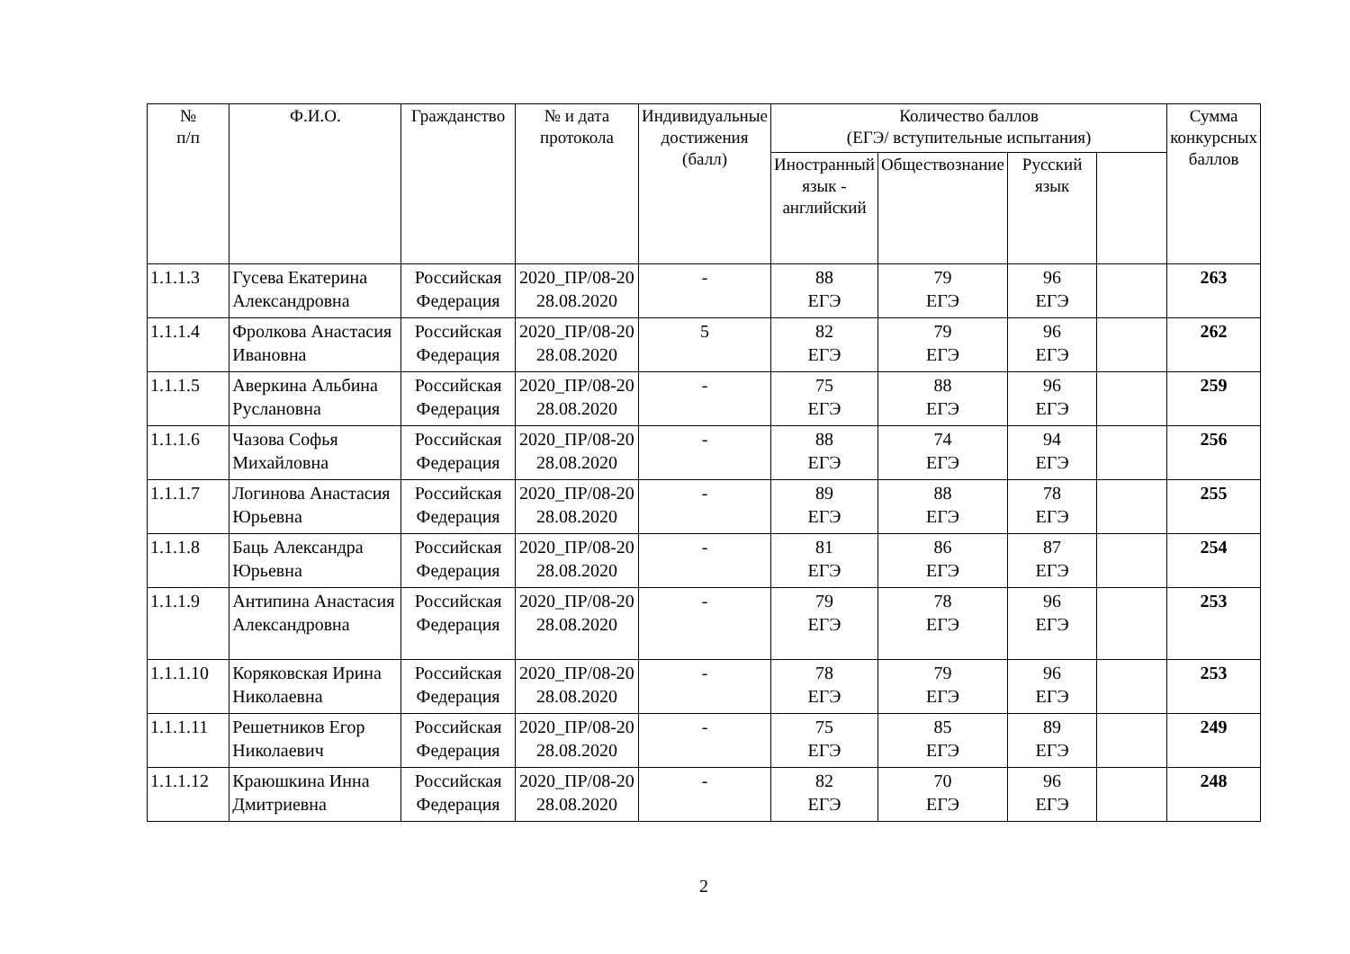| № п/п | Ф.И.О. | Гражданство | № и дата протокола | Индивидуальные достижения (балл) | Количество баллов (ЕГЭ/ вступительные испытания) | | | | Сумма конкурсных баллов |
| --- | --- | --- | --- | --- | --- | --- | --- | --- | --- |
| | | | | | Иностранный язык - английский | Обществознание | Русский язык | | |
| 1.1.1.3 | Гусева Екатерина Александровна | Российская Федерация | 2020_ПР/08-20 28.08.2020 | - | 88 ЕГЭ | 79 ЕГЭ | 96 ЕГЭ | | 263 |
| 1.1.1.4 | Фролкова Анастасия Ивановна | Российская Федерация | 2020_ПР/08-20 28.08.2020 | 5 | 82 ЕГЭ | 79 ЕГЭ | 96 ЕГЭ | | 262 |
| 1.1.1.5 | Аверкина Альбина Руслановна | Российская Федерация | 2020_ПР/08-20 28.08.2020 | - | 75 ЕГЭ | 88 ЕГЭ | 96 ЕГЭ | | 259 |
| 1.1.1.6 | Чазова Софья Михайловна | Российская Федерация | 2020_ПР/08-20 28.08.2020 | - | 88 ЕГЭ | 74 ЕГЭ | 94 ЕГЭ | | 256 |
| 1.1.1.7 | Логинова Анастасия Юрьевна | Российская Федерация | 2020_ПР/08-20 28.08.2020 | - | 89 ЕГЭ | 88 ЕГЭ | 78 ЕГЭ | | 255 |
| 1.1.1.8 | Баць Александра Юрьевна | Российская Федерация | 2020_ПР/08-20 28.08.2020 | - | 81 ЕГЭ | 86 ЕГЭ | 87 ЕГЭ | | 254 |
| 1.1.1.9 | Антипина Анастасия Александровна | Российская Федерация | 2020_ПР/08-20 28.08.2020 | - | 79 ЕГЭ | 78 ЕГЭ | 96 ЕГЭ | | 253 |
| 1.1.1.10 | Коряковская Ирина Николаевна | Российская Федерация | 2020_ПР/08-20 28.08.2020 | - | 78 ЕГЭ | 79 ЕГЭ | 96 ЕГЭ | | 253 |
| 1.1.1.11 | Решетников Егор Николаевич | Российская Федерация | 2020_ПР/08-20 28.08.2020 | - | 75 ЕГЭ | 85 ЕГЭ | 89 ЕГЭ | | 249 |
| 1.1.1.12 | Краюшкина Инна Дмитриевна | Российская Федерация | 2020_ПР/08-20 28.08.2020 | - | 82 ЕГЭ | 70 ЕГЭ | 96 ЕГЭ | | 248 |
2